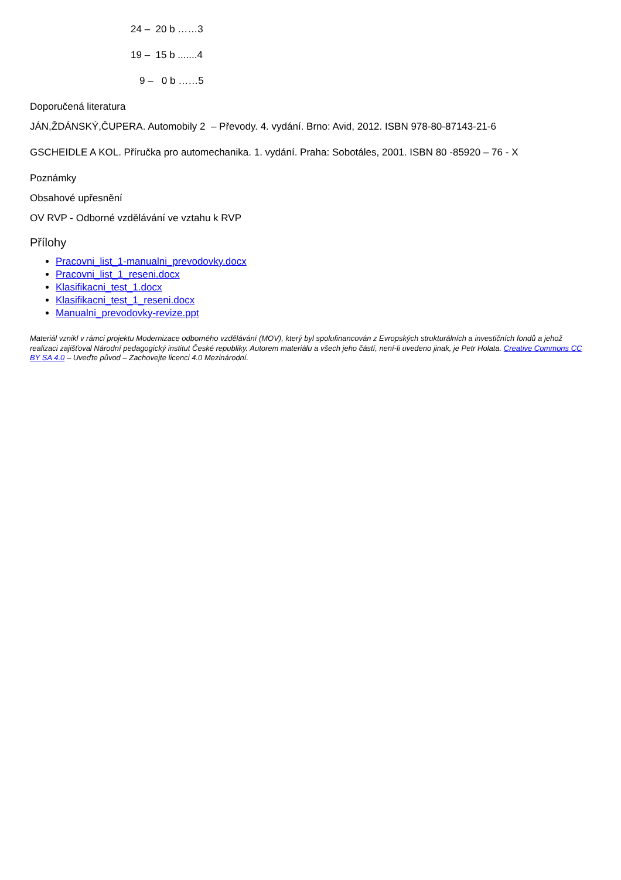24 – 20 b ……3
19 – 15 b .......4
9 – 0 b ……5
Doporučená literatura
JÁN,ŽDÁNSKÝ,ČUPERA. Automobily 2 – Převody. 4. vydání. Brno: Avid, 2012. ISBN 978-80-87143-21-6
GSCHEIDLE A KOL. Příručka pro automechanika. 1. vydání. Praha: Sobotáles, 2001. ISBN 80 -85920 – 76 - X
Poznámky
Obsahové upřesnění
OV RVP - Odborné vzdělávání ve vztahu k RVP
Přílohy
Pracovni_list_1-manualni_prevodovky.docx
Pracovni_list_1_reseni.docx
Klasifikacni_test_1.docx
Klasifikacni_test_1_reseni.docx
Manualni_prevodovky-revize.ppt
Materiál vznikl v rámci projektu Modernizace odborného vzdělávání (MOV), který byl spolufinancován z Evropských strukturálních a investičních fondů a jehož realizaci zajišťoval Národní pedagogický institut České republiky. Autorem materiálu a všech jeho částí, není-li uvedeno jinak, je Petr Holata. Creative Commons CC BY SA 4.0 – Uveďte původ – Zachovejte licenci 4.0 Mezinárodní.